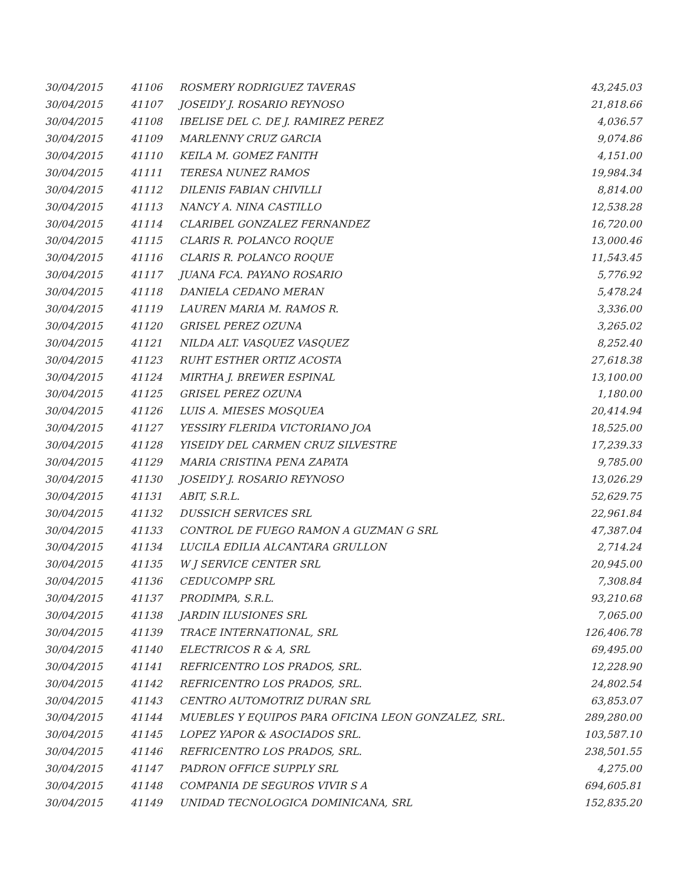| 30/04/2015 | 41106 | ROSMERY RODRIGUEZ TAVERAS | 43,245.03 |
| 30/04/2015 | 41107 | JOSEIDY J. ROSARIO REYNOSO | 21,818.66 |
| 30/04/2015 | 41108 | IBELISE DEL C. DE J. RAMIREZ PEREZ | 4,036.57 |
| 30/04/2015 | 41109 | MARLENNY CRUZ GARCIA | 9,074.86 |
| 30/04/2015 | 41110 | KEILA M. GOMEZ FANITH | 4,151.00 |
| 30/04/2015 | 41111 | TERESA NUNEZ RAMOS | 19,984.34 |
| 30/04/2015 | 41112 | DILENIS FABIAN CHIVILLI | 8,814.00 |
| 30/04/2015 | 41113 | NANCY A. NINA CASTILLO | 12,538.28 |
| 30/04/2015 | 41114 | CLARIBEL GONZALEZ FERNANDEZ | 16,720.00 |
| 30/04/2015 | 41115 | CLARIS R. POLANCO ROQUE | 13,000.46 |
| 30/04/2015 | 41116 | CLARIS R. POLANCO ROQUE | 11,543.45 |
| 30/04/2015 | 41117 | JUANA FCA. PAYANO ROSARIO | 5,776.92 |
| 30/04/2015 | 41118 | DANIELA CEDANO MERAN | 5,478.24 |
| 30/04/2015 | 41119 | LAUREN MARIA M. RAMOS R. | 3,336.00 |
| 30/04/2015 | 41120 | GRISEL PEREZ OZUNA | 3,265.02 |
| 30/04/2015 | 41121 | NILDA ALT. VASQUEZ VASQUEZ | 8,252.40 |
| 30/04/2015 | 41123 | RUHT ESTHER ORTIZ ACOSTA | 27,618.38 |
| 30/04/2015 | 41124 | MIRTHA J. BREWER ESPINAL | 13,100.00 |
| 30/04/2015 | 41125 | GRISEL PEREZ OZUNA | 1,180.00 |
| 30/04/2015 | 41126 | LUIS A. MIESES MOSQUEA | 20,414.94 |
| 30/04/2015 | 41127 | YESSIRY FLERIDA VICTORIANO JOA | 18,525.00 |
| 30/04/2015 | 41128 | YISEIDY DEL CARMEN CRUZ SILVESTRE | 17,239.33 |
| 30/04/2015 | 41129 | MARIA CRISTINA PENA ZAPATA | 9,785.00 |
| 30/04/2015 | 41130 | JOSEIDY J. ROSARIO REYNOSO | 13,026.29 |
| 30/04/2015 | 41131 | ABIT, S.R.L. | 52,629.75 |
| 30/04/2015 | 41132 | DUSSICH SERVICES SRL | 22,961.84 |
| 30/04/2015 | 41133 | CONTROL DE FUEGO RAMON A GUZMAN G SRL | 47,387.04 |
| 30/04/2015 | 41134 | LUCILA EDILIA ALCANTARA GRULLON | 2,714.24 |
| 30/04/2015 | 41135 | W J SERVICE CENTER SRL | 20,945.00 |
| 30/04/2015 | 41136 | CEDUCOMPP SRL | 7,308.84 |
| 30/04/2015 | 41137 | PRODIMPA, S.R.L. | 93,210.68 |
| 30/04/2015 | 41138 | JARDIN ILUSIONES SRL | 7,065.00 |
| 30/04/2015 | 41139 | TRACE INTERNATIONAL, SRL | 126,406.78 |
| 30/04/2015 | 41140 | ELECTRICOS R & A, SRL | 69,495.00 |
| 30/04/2015 | 41141 | REFRICENTRO LOS PRADOS, SRL. | 12,228.90 |
| 30/04/2015 | 41142 | REFRICENTRO LOS PRADOS, SRL. | 24,802.54 |
| 30/04/2015 | 41143 | CENTRO AUTOMOTRIZ DURAN SRL | 63,853.07 |
| 30/04/2015 | 41144 | MUEBLES Y EQUIPOS PARA OFICINA LEON GONZALEZ, SRL. | 289,280.00 |
| 30/04/2015 | 41145 | LOPEZ YAPOR & ASOCIADOS SRL. | 103,587.10 |
| 30/04/2015 | 41146 | REFRICENTRO LOS PRADOS, SRL. | 238,501.55 |
| 30/04/2015 | 41147 | PADRON OFFICE SUPPLY SRL | 4,275.00 |
| 30/04/2015 | 41148 | COMPANIA DE SEGUROS VIVIR S A | 694,605.81 |
| 30/04/2015 | 41149 | UNIDAD TECNOLOGICA DOMINICANA, SRL | 152,835.20 |